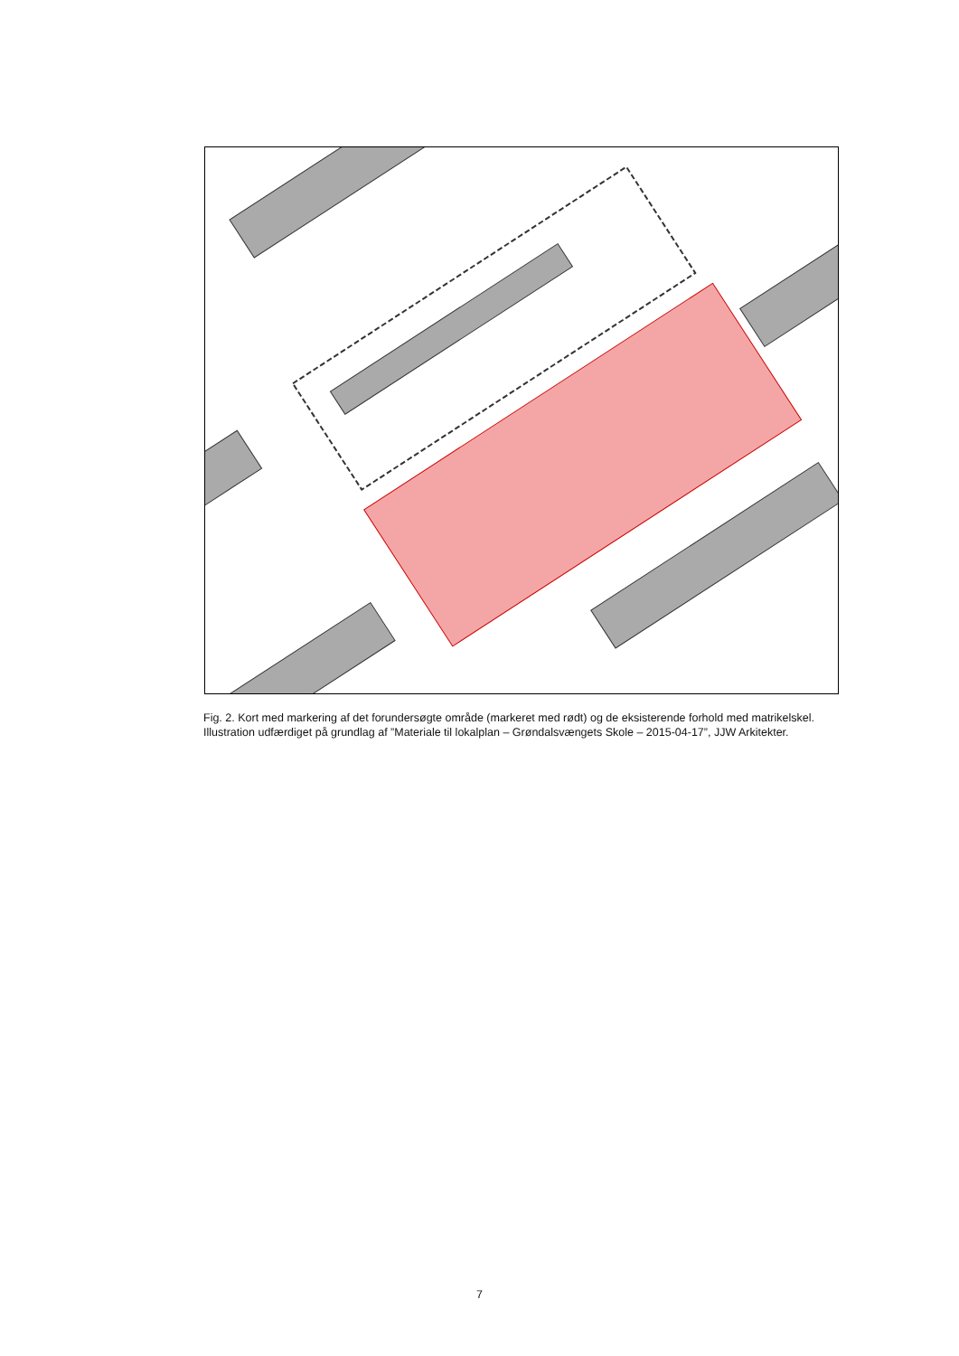Fig. 2. Kort med markering af det forundersøgte område (markeret med rødt) og de eksisterende forhold med matrikelskel. Illustration udfærdiget på grundlag af ”Materiale til lokalplan – Grøndalsvængets Skole – 2015-04-17”, JJW Arkitekter.
7